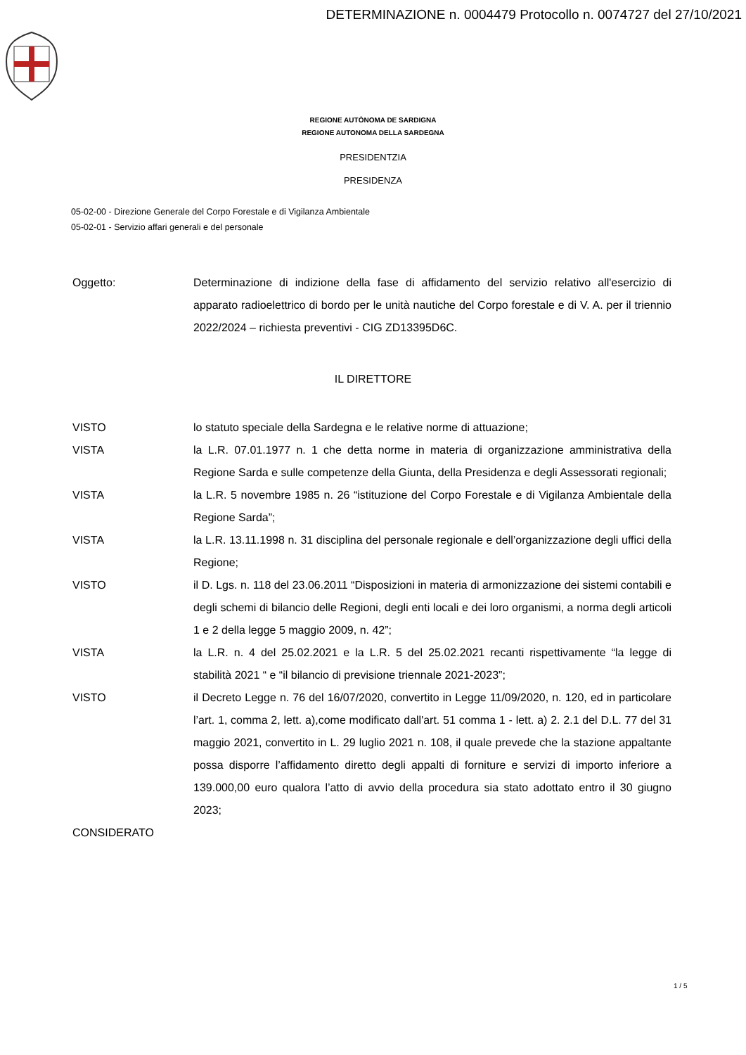DETERMINAZIONE n. 0004479 Protocollo n. 0074727 del 27/10/2021
REGIONE AUTÒNOMA DE SARDIGNA
REGIONE AUTONOMA DELLA SARDEGNA
PRESIDENTZIA
PRESIDENZA
05-02-00 - Direzione Generale del Corpo Forestale e di Vigilanza Ambientale
05-02-01 - Servizio affari generali e del personale
Oggetto: Determinazione di indizione della fase di affidamento del servizio relativo all'esercizio di apparato radioelettrico di bordo per le unità nautiche del Corpo forestale e di V. A. per il triennio 2022/2024 – richiesta preventivi - CIG ZD13395D6C.
IL DIRETTORE
VISTO lo statuto speciale della Sardegna e le relative norme di attuazione;
VISTA la L.R. 07.01.1977 n. 1 che detta norme in materia di organizzazione amministrativa della Regione Sarda e sulle competenze della Giunta, della Presidenza e degli Assessorati regionali;
VISTA la L.R. 5 novembre 1985 n. 26 “istituzione del Corpo Forestale e di Vigilanza Ambientale della Regione Sarda”;
VISTA la L.R. 13.11.1998 n. 31 disciplina del personale regionale e dell’organizzazione degli uffici della Regione;
VISTO il D. Lgs. n. 118 del 23.06.2011 “Disposizioni in materia di armonizzazione dei sistemi contabili e degli schemi di bilancio delle Regioni, degli enti locali e dei loro organismi, a norma degli articoli 1 e 2 della legge 5 maggio 2009, n. 42”;
VISTA la L.R. n. 4 del 25.02.2021 e la L.R. 5 del 25.02.2021 recanti rispettivamente “la legge di stabilità 2021 “ e “il bilancio di previsione triennale 2021-2023”;
VISTO il Decreto Legge n. 76 del 16/07/2020, convertito in Legge 11/09/2020, n. 120, ed in particolare l’art. 1, comma 2, lett. a),come modificato dall'art. 51 comma 1 - lett. a) 2. 2.1 del D.L. 77 del 31 maggio 2021, convertito in L. 29 luglio 2021 n. 108, il quale prevede che la stazione appaltante possa disporre l’affidamento diretto degli appalti di forniture e servizi di importo inferiore a 139.000,00 euro qualora l’atto di avvio della procedura sia stato adottato entro il 30 giugno 2023;
CONSIDERATO
1 / 5